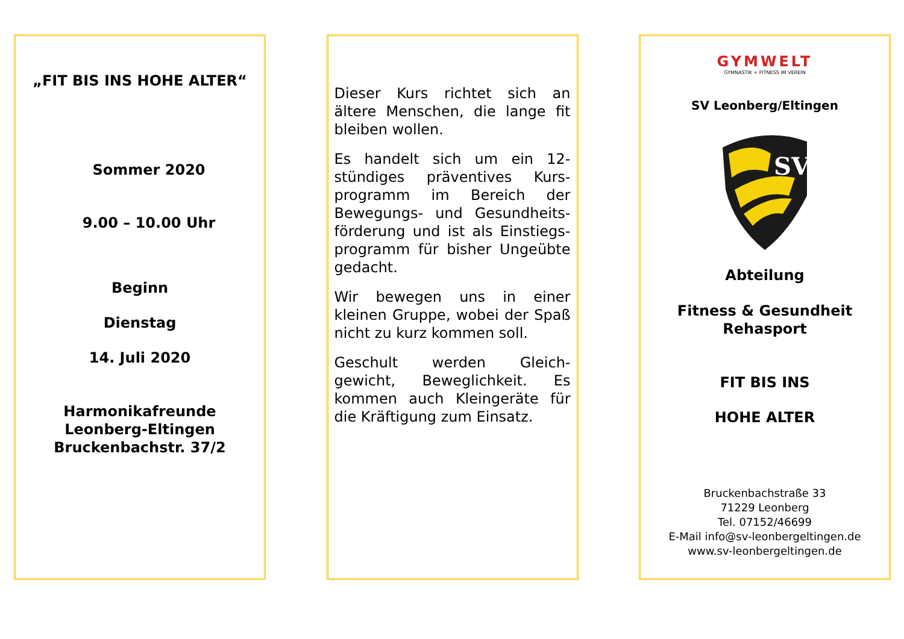„FIT BIS INS HOHE ALTER“
Sommer 2020
9.00 – 10.00 Uhr
Beginn
Dienstag
14. Juli 2020
Harmonikafreunde
Leonberg-Eltingen
Bruckenbachstr. 37/2
Dieser Kurs richtet sich an ältere Menschen, die lange fit bleiben wollen.
Es handelt sich um ein 12-stündiges präventives Kurs-programm im Bereich der Bewegungs- und Gesundheits-förderung und ist als Einstiegs-programm für bisher Ungeübte gedacht.
Wir bewegen uns in einer kleinen Gruppe, wobei der Spaß nicht zu kurz kommen soll.
Geschult werden Gleich-gewicht, Beweglichkeit. Es kommen auch Kleingeräte für die Kräftigung zum Einsatz.
GYMWELT
GYMNASTIK + FITNESS IM VEREIN
SV Leonberg/Eltingen
SV
Abteilung
Fitness & Gesundheit
Rehasport
FIT BIS INS
HOHE ALTER
Bruckenbachstraße 33
71229 Leonberg
Tel. 07152/46699
E-Mail info@sv-leonbergeltingen.de
www.sv-leonbergeltingen.de